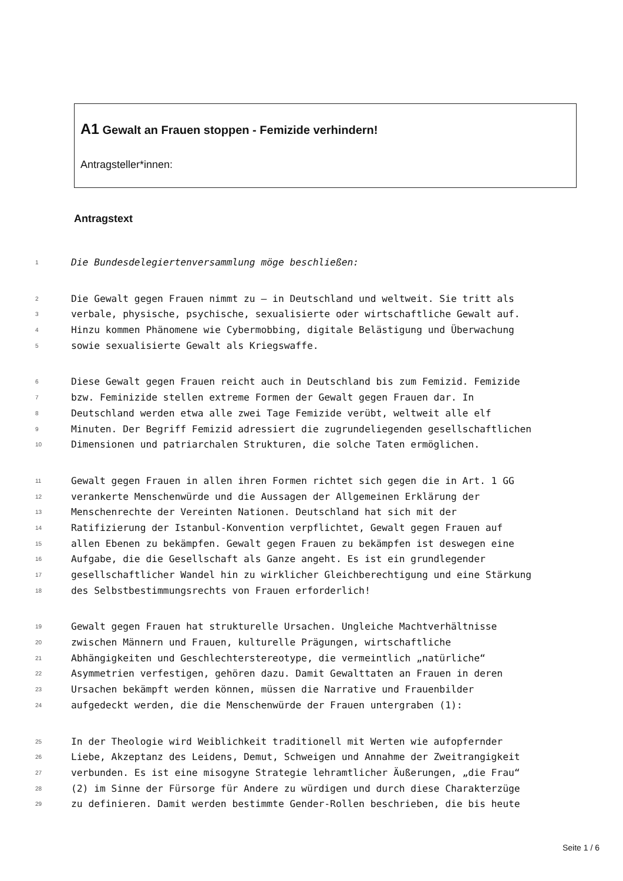A1 Gewalt an Frauen stoppen - Femizide verhindern!
Antragsteller*innen:
Antragstext
1 Die Bundesdelegiertenversammlung möge beschließen:
2 Die Gewalt gegen Frauen nimmt zu – in Deutschland und weltweit. Sie tritt als
3 verbale, physische, psychische, sexualisierte oder wirtschaftliche Gewalt auf.
4 Hinzu kommen Phänomene wie Cybermobbing, digitale Belästigung und Überwachung
5 sowie sexualisierte Gewalt als Kriegswaffe.
6 Diese Gewalt gegen Frauen reicht auch in Deutschland bis zum Femizid. Femizide
7 bzw. Feminizide stellen extreme Formen der Gewalt gegen Frauen dar. In
8 Deutschland werden etwa alle zwei Tage Femizide verübt, weltweit alle elf
9 Minuten. Der Begriff Femizid adressiert die zugrundeliegenden gesellschaftlichen
10 Dimensionen und patriarchalen Strukturen, die solche Taten ermöglichen.
11 Gewalt gegen Frauen in allen ihren Formen richtet sich gegen die in Art. 1 GG
12 verankerte Menschenwürde und die Aussagen der Allgemeinen Erklärung der
13 Menschenrechte der Vereinten Nationen. Deutschland hat sich mit der
14 Ratifizierung der Istanbul-Konvention verpflichtet, Gewalt gegen Frauen auf
15 allen Ebenen zu bekämpfen. Gewalt gegen Frauen zu bekämpfen ist deswegen eine
16 Aufgabe, die die Gesellschaft als Ganze angeht. Es ist ein grundlegender
17 gesellschaftlicher Wandel hin zu wirklicher Gleichberechtigung und eine Stärkung
18 des Selbstbestimmungsrechts von Frauen erforderlich!
19 Gewalt gegen Frauen hat strukturelle Ursachen. Ungleiche Machtverhältnisse
20 zwischen Männern und Frauen, kulturelle Prägungen, wirtschaftliche
21 Abhängigkeiten und Geschlechterstereotype, die vermeintlich „natürliche“
22 Asymmetrien verfestigen, gehören dazu. Damit Gewalttaten an Frauen in deren
23 Ursachen bekämpft werden können, müssen die Narrative und Frauenbilder
24 aufgedeckt werden, die die Menschenwürde der Frauen untergraben (1):
25 In der Theologie wird Weiblichkeit traditionell mit Werten wie aufopfernder
26 Liebe, Akzeptanz des Leidens, Demut, Schweigen und Annahme der Zweitrangigkeit
27 verbunden. Es ist eine misogyne Strategie lehramtlicher Äußerungen, „die Frau“
28 (2) im Sinne der Fürsorge für Andere zu würdigen und durch diese Charakterzüge
29 zu definieren. Damit werden bestimmte Gender-Rollen beschrieben, die bis heute
Seite 1 / 6